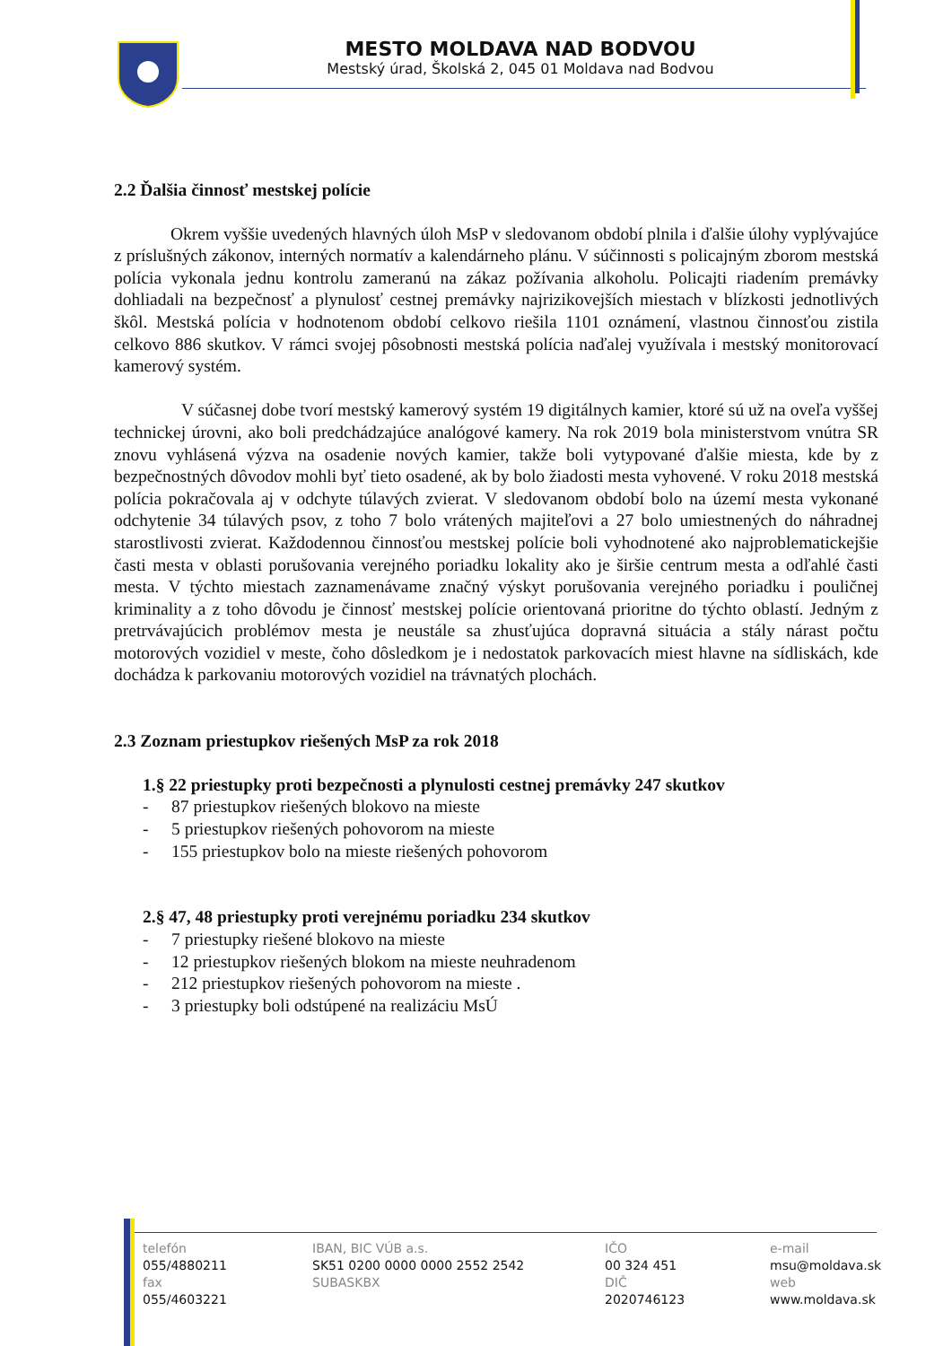MESTO MOLDAVA NAD BODVOU
Mestský úrad, Školská 2, 045 01 Moldava nad Bodvou
2.2 Ďalšia činnosť mestskej polície
Okrem vyššie uvedených hlavných úloh MsP v sledovanom období plnila i ďalšie úlohy vyplývajúce z príslušných zákonov, interných normatív a kalendárneho plánu. V súčinnosti s policajným zborom mestská polícia vykonala jednu kontrolu zameranú na zákaz požívania alkoholu. Policajti riadením premávky dohliadali na bezpečnosť a plynulosť cestnej premávky najrizikovejších miestach v blízkosti jednotlivých škôl. Mestská polícia v hodnotenom období celkovo riešila 1101 oznámení, vlastnou činnosťou zistila celkovo 886 skutkov. V rámci svojej pôsobnosti mestská polícia naďalej využívala i mestský monitorovací kamerový systém.
V súčasnej dobe tvorí mestský kamerový systém 19 digitálnych kamier, ktoré sú už na oveľa vyššej technickej úrovni, ako boli predchádzajúce analógové kamery. Na rok 2019 bola ministerstvom vnútra SR znovu vyhlásená výzva na osadenie nových kamier, takže boli vytypované ďalšie miesta, kde by z bezpečnostných dôvodov mohli byť tieto osadené, ak by bolo žiadosti mesta vyhovené. V roku 2018 mestská polícia pokračovala aj v odchyte túlavých zvierat. V sledovanom období bolo na území mesta vykonané odchytenie 34 túlavých psov, z toho 7 bolo vrátených majiteľovi a 27 bolo umiestnených do náhradnej starostlivosti zvierat. Každodennou činnosťou mestskej polície boli vyhodnotené ako najproblematickejšie časti mesta v oblasti porušovania verejného poriadku lokality ako je širšie centrum mesta a odľahlé časti mesta. V týchto miestach zaznamenávame značný výskyt porušovania verejného poriadku i pouličnej kriminality a z toho dôvodu je činnosť mestskej polície orientovaná prioritne do týchto oblastí. Jedným z pretrvávajúcich problémov mesta je neustále sa zhusťujúca dopravná situácia a stály nárast počtu motorových vozidiel v meste, čoho dôsledkom je i nedostatok parkovacích miest hlavne na sídliskách, kde dochádza k parkovaniu motorových vozidiel na trávnatých plochách.
2.3 Zoznam priestupkov riešených MsP za rok 2018
1. § 22 priestupky proti bezpečnosti a plynulosti cestnej premávky 247 skutkov
- 87 priestupkov riešených blokovo na mieste
- 5 priestupkov riešených pohovorom na mieste
- 155 priestupkov bolo na mieste riešených pohovorom
2. § 47, 48 priestupky proti verejnému poriadku 234 skutkov
- 7 priestupky riešené blokovo na mieste
- 12 priestupkov riešených blokom na mieste neuhradenom
- 212 priestupkov riešených pohovorom na mieste .
- 3 priestupky boli odstúpené na realizáciu MsÚ
telefón
055/4880211
fax
055/4603221
IBAN, BIC VÚB a.s.
SK51 0200 0000 0000 2552 2542
SUBASKBX
IČO
00 324 451
DIČ
2020746123
e-mail
msu@moldava.sk
web
www.moldava.sk